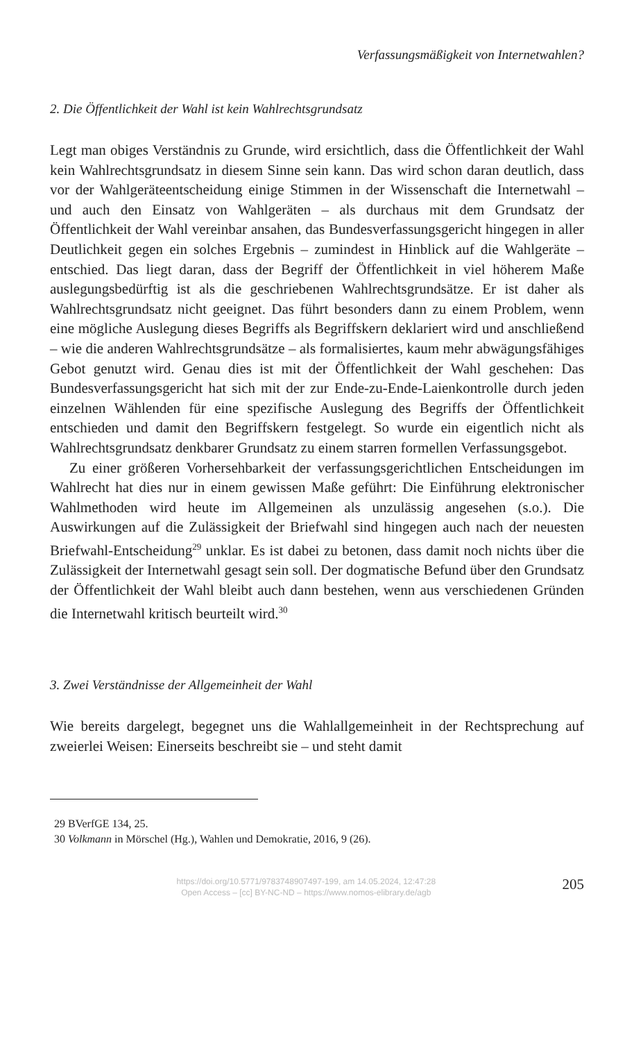Verfassungsmäßigkeit von Internetwahlen?
2. Die Öffentlichkeit der Wahl ist kein Wahlrechtsgrundsatz
Legt man obiges Verständnis zu Grunde, wird ersichtlich, dass die Öffentlichkeit der Wahl kein Wahlrechtsgrundsatz in diesem Sinne sein kann. Das wird schon daran deutlich, dass vor der Wahlgeräteentscheidung einige Stimmen in der Wissenschaft die Internetwahl – und auch den Einsatz von Wahlgeräten – als durchaus mit dem Grundsatz der Öffentlichkeit der Wahl vereinbar ansahen, das Bundesverfassungsgericht hingegen in aller Deutlichkeit gegen ein solches Ergebnis – zumindest in Hinblick auf die Wahlgeräte – entschied. Das liegt daran, dass der Begriff der Öffentlichkeit in viel höherem Maße auslegungsbedürftig ist als die geschriebenen Wahlrechtsgrundsätze. Er ist daher als Wahlrechtsgrundsatz nicht geeignet. Das führt besonders dann zu einem Problem, wenn eine mögliche Auslegung dieses Begriffs als Begriffskern deklariert wird und anschließend – wie die anderen Wahlrechtsgrundsätze – als formalisiertes, kaum mehr abwägungsfähiges Gebot genutzt wird. Genau dies ist mit der Öffentlichkeit der Wahl geschehen: Das Bundesverfassungsgericht hat sich mit der zur Ende-zu-Ende-Laienkontrolle durch jeden einzelnen Wählenden für eine spezifische Auslegung des Begriffs der Öffentlichkeit entschieden und damit den Begriffskern festgelegt. So wurde ein eigentlich nicht als Wahlrechtsgrundsatz denkbarer Grundsatz zu einem starren formellen Verfassungsgebot.
Zu einer größeren Vorhersehbarkeit der verfassungsgerichtlichen Entscheidungen im Wahlrecht hat dies nur in einem gewissen Maße geführt: Die Einführung elektronischer Wahlmethoden wird heute im Allgemeinen als unzulässig angesehen (s.o.). Die Auswirkungen auf die Zulässigkeit der Briefwahl sind hingegen auch nach der neuesten Briefwahl-Entscheidung<sup>29</sup> unklar. Es ist dabei zu betonen, dass damit noch nichts über die Zulässigkeit der Internetwahl gesagt sein soll. Der dogmatische Befund über den Grundsatz der Öffentlichkeit der Wahl bleibt auch dann bestehen, wenn aus verschiedenen Gründen die Internetwahl kritisch beurteilt wird.<sup>30</sup>
3. Zwei Verständnisse der Allgemeinheit der Wahl
Wie bereits dargelegt, begegnet uns die Wahlallgemeinheit in der Rechtsprechung auf zweierlei Weisen: Einerseits beschreibt sie – und steht damit
29 BVerfGE 134, 25.
30 Volkmann in Mörschel (Hg.), Wahlen und Demokratie, 2016, 9 (26).
https://doi.org/10.5771/9783748907497-199, am 14.05.2024, 12:47:28
Open Access – [cc] BY-NC-ND – https://www.nomos-elibrary.de/agb
205